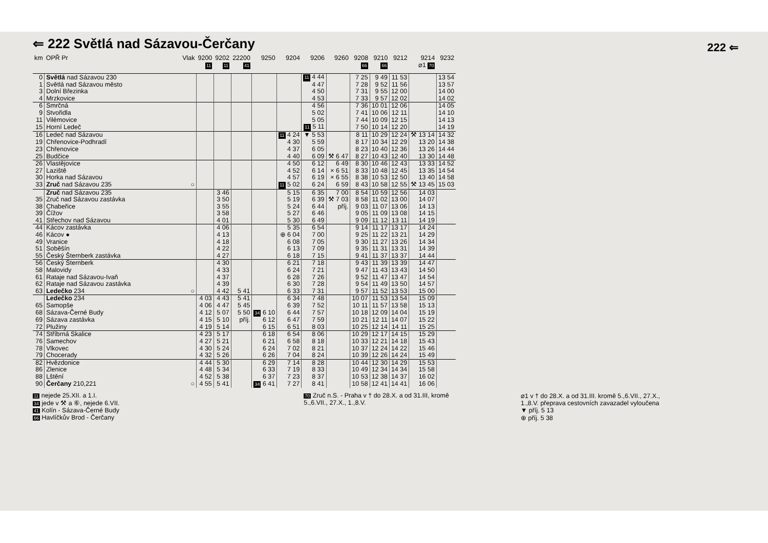222 ⇐
⇐ 222 Světlá nad Sázavou-Čerčany
| km | OPŘ Pr | Vlak | 9200 11 | 9202 11 | 22200 41 | 9250 | 9204 | 9206 | 9260 | 9208 66 | 9210 66 | 9212 | 9214 ⌀1 70 | 9232 |
| --- | --- | --- | --- | --- | --- | --- | --- | --- | --- | --- | --- | --- | --- | --- |
| 0 | Světlá nad Sázavou 230 | | | | | | | 11 4 44 | | 7 25 | 9 49 | 11 53 | | 13 54 |
| 1 | Světlá nad Sázavou město | | | | | | | 4 47 | | 7 28 | 9 52 | 11 56 | | 13 57 |
| 3 | Dolní Březinka | | | | | | | 4 50 | | 7 31 | 9 55 | 12 00 | | 14 00 |
| 4 | Mrzkovice | | | | | | | 4 53 | | 7 33 | 9 57 | 12 02 | | 14 02 |
| 6 | Smrčná | | | | | | | 4 56 | | 7 36 | 10 01 | 12 06 | | 14 05 |
| 9 | Stvořidla | | | | | | | 5 02 | | 7 41 | 10 06 | 12 11 | | 14 10 |
| 11 | Vilémovice | | | | | | | 5 05 | | 7 44 | 10 09 | 12 15 | | 14 13 |
| 15 | Horní Ledeč | | | | | | | 11 5 11 | | 7 50 | 10 14 | 12 20 | | 14 19 |
| 16 | Ledeč nad Sázavou | | | | | | 11 4 24 | ▼ 5 53 | | 8 11 | 10 29 | 12 24 | ⚒ 13 14 | 14 32 |
| 19 | Chřenovice-Podhradí | | | | | | 4 30 | 5 59 | | 8 17 | 10 34 | 12 29 | 13 20 | 14 38 |
| 23 | Chřenovice | | | | | | 4 37 | 6 05 | | 8 23 | 10 40 | 12 36 | 13 26 | 14 44 |
| 25 | Budčice | | | | | | 4 40 | 6 09 | ⚒ 6 47 | 8 27 | 10 43 | 12 40 | 13 30 | 14 48 |
| 26 | Vlastějovice | | | | | | 4 50 | 6 12 | 6 49 | 8 30 | 10 46 | 12 43 | 13 33 | 14 52 |
| 27 | Laziště | | | | | | 4 52 | 6 14 | × 6 51 | 8 33 | 10 48 | 12 45 | 13 35 | 14 54 |
| 30 | Horka nad Sázavou | | | | | | 4 57 | 6 19 | × 6 55 | 8 38 | 10 53 | 12 50 | 13 40 | 14 58 |
| 33 | Zruč nad Sázavou 235 | ○ | | | | | 11 5 02 | 6 24 | 6 59 | 8 43 | 10 58 | 12 55 | ⚒ 13 45 | 15 03 |
| | Zruč nad Sázavou 235 | | | 3 46 | | | 5 15 | 6 35 | 7 00 | 8 54 | 10 59 | 12 56 | 14 03 | |
| 35 | Zruč nad Sázavou zastávka | | | 3 50 | | | 5 19 | 6 39 | ⚒ 7 03 | 8 58 | 11 02 | 13 00 | 14 07 | |
| 38 | Chabeřice | | | 3 55 | | | 5 24 | 6 44 | příj. | 9 03 | 11 07 | 13 06 | 14 13 | |
| 39 | Čížov | | | 3 58 | | | 5 27 | 6 46 | | 9 05 | 11 09 | 13 08 | 14 15 | |
| 41 | Střechov nad Sázavou | | | 4 01 | | | 5 30 | 6 49 | | 9 09 | 11 12 | 13 11 | 14 19 | |
| 44 | Kácov zastávka | | | 4 06 | | | 5 35 | 6 54 | | 9 14 | 11 17 | 13 17 | 14 24 | |
| 46 | Kácov ● | | | 4 13 | | | ⊕ 6 04 | 7 00 | | 9 25 | 11 22 | 13 21 | 14 29 | |
| 49 | Vranice | | | 4 18 | | | 6 08 | 7 05 | | 9 30 | 11 27 | 13 26 | 14 34 | |
| 51 | Soběšín | | | 4 22 | | | 6 13 | 7 09 | | 9 35 | 11 31 | 13 31 | 14 39 | |
| 55 | Český Šternberk zastávka | | | 4 27 | | | 6 18 | 7 15 | | 9 41 | 11 37 | 13 37 | 14 44 | |
| 56 | Český Šternberk | | | 4 30 | | | 6 21 | 7 18 | | 9 43 | 11 39 | 13 39 | 14 47 | |
| 58 | Malovidy | | | 4 33 | | | 6 24 | 7 21 | | 9 47 | 11 43 | 13 43 | 14 50 | |
| 61 | Rataje nad Sázavou-Ivaň | | | 4 37 | | | 6 28 | 7 26 | | 9 52 | 11 47 | 13 47 | 14 54 | |
| 62 | Rataje nad Sázavou zastávka | | | 4 39 | | | 6 30 | 7 28 | | 9 54 | 11 49 | 13 50 | 14 57 | |
| 63 | Ledečko 234 | ○ | | 4 42 | 5 41 | | 6 33 | 7 31 | | 9 57 | 11 52 | 13 53 | 15 00 | |
| | Ledečko 234 | | 4 03 | 4 43 | 5 41 | | 6 34 | 7 48 | | 10 07 | 11 53 | 13 54 | 15 09 | |
| 65 | Samopše | | 4 06 | 4 47 | 5 45 | | 6 39 | 7 52 | | 10 11 | 11 57 | 13 58 | 15 13 | |
| 68 | Sázava-Černé Budy | | 4 12 | 5 07 | 5 50 | 34 6 10 | 6 44 | 7 57 | | 10 18 | 12 09 | 14 04 | 15 19 | |
| 69 | Sázava zastávka | | 4 15 | 5 10 | příj. | 6 12 | 6 47 | 7 59 | | 10 21 | 12 11 | 14 07 | 15 22 | |
| 72 | Plužiny | | 4 19 | 5 14 | | 6 15 | 6 51 | 8 03 | | 10 25 | 12 14 | 14 11 | 15 25 | |
| 74 | Stříbrná Skalice | | 4 23 | 5 17 | | 6 18 | 6 54 | 8 06 | | 10 29 | 12 17 | 14 15 | 15 29 | |
| 76 | Samechov | | 4 27 | 5 21 | | 6 21 | 6 58 | 8 18 | | 10 33 | 12 21 | 14 18 | 15 43 | |
| 78 | Vlkovec | | 4 30 | 5 24 | | 6 24 | 7 02 | 8 21 | | 10 37 | 12 24 | 14 22 | 15 46 | |
| 79 | Chocerady | | 4 32 | 5 26 | | 6 26 | 7 04 | 8 24 | | 10 39 | 12 26 | 14 24 | 15 49 | |
| 82 | Hvězdonice | | 4 44 | 5 30 | | 6 29 | 7 14 | 8 28 | | 10 44 | 12 30 | 14 29 | 15 53 | |
| 86 | Zlenice | | 4 48 | 5 34 | | 6 33 | 7 19 | 8 33 | | 10 49 | 12 34 | 14 34 | 15 58 | |
| 88 | Lštění | | 4 52 | 5 38 | | 6 37 | 7 23 | 8 37 | | 10 53 | 12 38 | 14 37 | 16 02 | |
| 90 | Čerčany 210,221 | ○ | 4 55 | 5 41 | | 34 6 41 | 7 27 | 8 41 | | 10 58 | 12 41 | 14 41 | 16 06 | |
11 nejede 25.XII. a 1.I.
34 jede v ⚒ a ⑥, nejede 6.VII.
41 Kolín - Sázava-Černé Budy
66 Havlíčkův Brod - Čerčany
70 Zruč n.S. - Praha v † do 28.X. a od 31.III, kromě
5.,6.VII., 27.X., 1.,8.V.
⌀1 v † do 28.X. a od 31.III. kromě 5.,6.VII., 27.X.,
1.,8.V. přeprava cestovních zavazadel vyloučena
▼ příj. 5 13
⊕ příj. 5 38